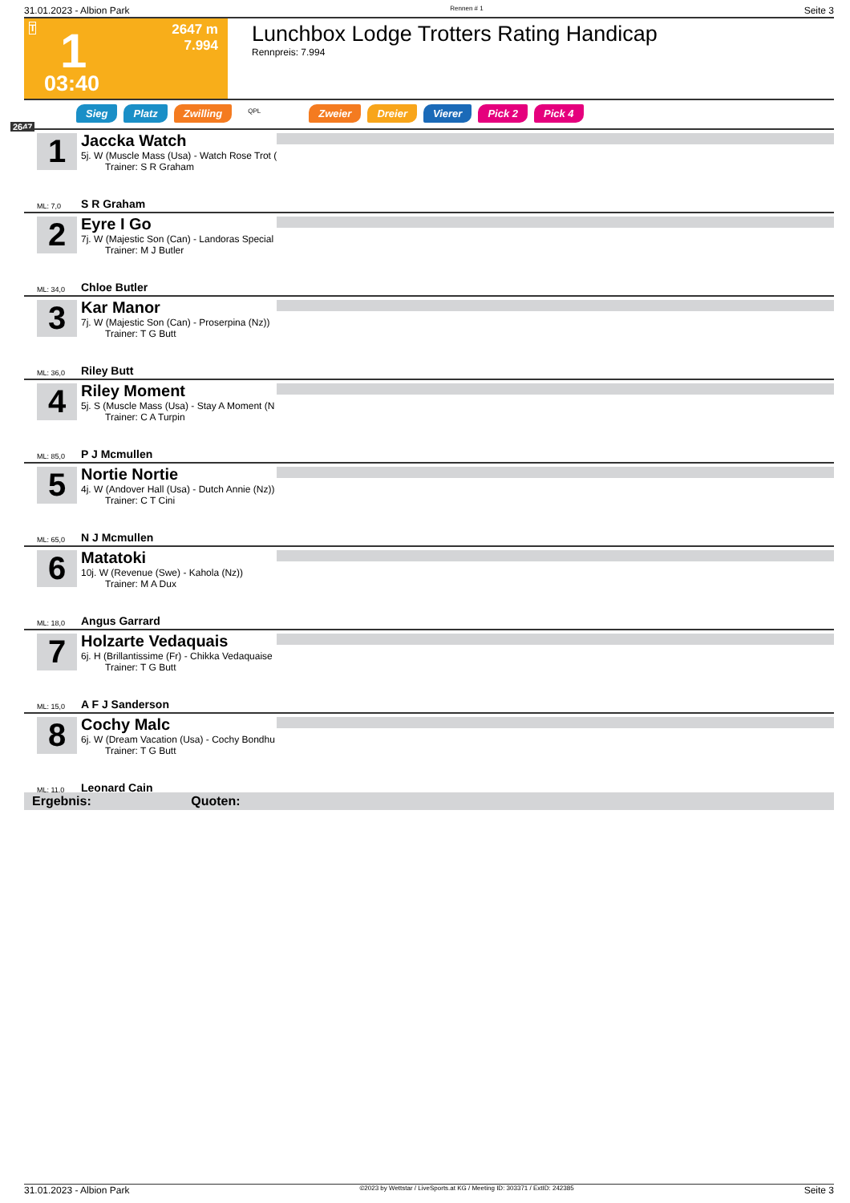31.01.2023 - Albion Park Rennen # 1 Seite 3
T 1
2647 m
7.994
03:40
Lunchbox Lodge Trotters Rating Handicap
Rennpreis: 7.994
Sieg Platz Zwilling QPL Zweier Dreier Vierer Pick 2 Pick 4
2647
1
Jaccka Watch
5j. W (Muscle Mass (Usa) - Watch Rose Trot (
Trainer: S R Graham
ML: 7,0 S R Graham
2
Eyre I Go
7j. W (Majestic Son (Can) - Landoras Special
Trainer: M J Butler
ML: 34,0 Chloe Butler
3
Kar Manor
7j. W (Majestic Son (Can) - Proserpina (Nz))
Trainer: T G Butt
ML: 36,0 Riley Butt
4
Riley Moment
5j. S (Muscle Mass (Usa) - Stay A Moment (N
Trainer: C A Turpin
ML: 85,0 P J Mcmullen
5
Nortie Nortie
4j. W (Andover Hall (Usa) - Dutch Annie (Nz))
Trainer: C T Cini
ML: 65,0 N J Mcmullen
6
Matatoki
10j. W (Revenue (Swe) - Kahola (Nz))
Trainer: M A Dux
ML: 18,0 Angus Garrard
7
Holzarte Vedaquais
6j. H (Brillantissime (Fr) - Chikka Vedaquaise
Trainer: T G Butt
ML: 15,0 A F J Sanderson
8
Cochy Malc
6j. W (Dream Vacation (Usa) - Cochy Bondhu
Trainer: T G Butt
ML: 11,0 Leonard Cain
Ergebnis: Quoten:
31.01.2023 - Albion Park ©2023 by Wettstar / LiveSports.at KG / Meeting ID: 303371 / ExtID: 242385 Seite 3